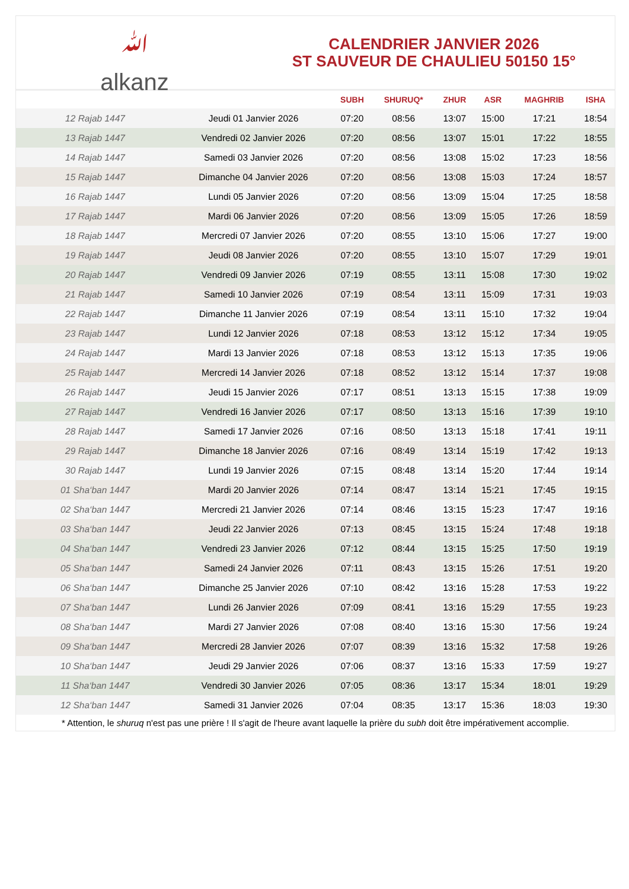ﷲ
alkanz
CALENDRIER JANVIER 2026
ST SAUVEUR DE CHAULIEU 50150 15°
| | | SUBH | SHURUQ* | ZHUR | ASR | MAGHRIB | ISHA |
| --- | --- | --- | --- | --- | --- | --- | --- |
| 12 Rajab 1447 | Jeudi 01 Janvier 2026 | 07:20 | 08:56 | 13:07 | 15:00 | 17:21 | 18:54 |
| 13 Rajab 1447 | Vendredi 02 Janvier 2026 | 07:20 | 08:56 | 13:07 | 15:01 | 17:22 | 18:55 |
| 14 Rajab 1447 | Samedi 03 Janvier 2026 | 07:20 | 08:56 | 13:08 | 15:02 | 17:23 | 18:56 |
| 15 Rajab 1447 | Dimanche 04 Janvier 2026 | 07:20 | 08:56 | 13:08 | 15:03 | 17:24 | 18:57 |
| 16 Rajab 1447 | Lundi 05 Janvier 2026 | 07:20 | 08:56 | 13:09 | 15:04 | 17:25 | 18:58 |
| 17 Rajab 1447 | Mardi 06 Janvier 2026 | 07:20 | 08:56 | 13:09 | 15:05 | 17:26 | 18:59 |
| 18 Rajab 1447 | Mercredi 07 Janvier 2026 | 07:20 | 08:55 | 13:10 | 15:06 | 17:27 | 19:00 |
| 19 Rajab 1447 | Jeudi 08 Janvier 2026 | 07:20 | 08:55 | 13:10 | 15:07 | 17:29 | 19:01 |
| 20 Rajab 1447 | Vendredi 09 Janvier 2026 | 07:19 | 08:55 | 13:11 | 15:08 | 17:30 | 19:02 |
| 21 Rajab 1447 | Samedi 10 Janvier 2026 | 07:19 | 08:54 | 13:11 | 15:09 | 17:31 | 19:03 |
| 22 Rajab 1447 | Dimanche 11 Janvier 2026 | 07:19 | 08:54 | 13:11 | 15:10 | 17:32 | 19:04 |
| 23 Rajab 1447 | Lundi 12 Janvier 2026 | 07:18 | 08:53 | 13:12 | 15:12 | 17:34 | 19:05 |
| 24 Rajab 1447 | Mardi 13 Janvier 2026 | 07:18 | 08:53 | 13:12 | 15:13 | 17:35 | 19:06 |
| 25 Rajab 1447 | Mercredi 14 Janvier 2026 | 07:18 | 08:52 | 13:12 | 15:14 | 17:37 | 19:08 |
| 26 Rajab 1447 | Jeudi 15 Janvier 2026 | 07:17 | 08:51 | 13:13 | 15:15 | 17:38 | 19:09 |
| 27 Rajab 1447 | Vendredi 16 Janvier 2026 | 07:17 | 08:50 | 13:13 | 15:16 | 17:39 | 19:10 |
| 28 Rajab 1447 | Samedi 17 Janvier 2026 | 07:16 | 08:50 | 13:13 | 15:18 | 17:41 | 19:11 |
| 29 Rajab 1447 | Dimanche 18 Janvier 2026 | 07:16 | 08:49 | 13:14 | 15:19 | 17:42 | 19:13 |
| 30 Rajab 1447 | Lundi 19 Janvier 2026 | 07:15 | 08:48 | 13:14 | 15:20 | 17:44 | 19:14 |
| 01 Sha‘ban 1447 | Mardi 20 Janvier 2026 | 07:14 | 08:47 | 13:14 | 15:21 | 17:45 | 19:15 |
| 02 Sha‘ban 1447 | Mercredi 21 Janvier 2026 | 07:14 | 08:46 | 13:15 | 15:23 | 17:47 | 19:16 |
| 03 Sha‘ban 1447 | Jeudi 22 Janvier 2026 | 07:13 | 08:45 | 13:15 | 15:24 | 17:48 | 19:18 |
| 04 Sha‘ban 1447 | Vendredi 23 Janvier 2026 | 07:12 | 08:44 | 13:15 | 15:25 | 17:50 | 19:19 |
| 05 Sha‘ban 1447 | Samedi 24 Janvier 2026 | 07:11 | 08:43 | 13:15 | 15:26 | 17:51 | 19:20 |
| 06 Sha‘ban 1447 | Dimanche 25 Janvier 2026 | 07:10 | 08:42 | 13:16 | 15:28 | 17:53 | 19:22 |
| 07 Sha‘ban 1447 | Lundi 26 Janvier 2026 | 07:09 | 08:41 | 13:16 | 15:29 | 17:55 | 19:23 |
| 08 Sha‘ban 1447 | Mardi 27 Janvier 2026 | 07:08 | 08:40 | 13:16 | 15:30 | 17:56 | 19:24 |
| 09 Sha‘ban 1447 | Mercredi 28 Janvier 2026 | 07:07 | 08:39 | 13:16 | 15:32 | 17:58 | 19:26 |
| 10 Sha‘ban 1447 | Jeudi 29 Janvier 2026 | 07:06 | 08:37 | 13:16 | 15:33 | 17:59 | 19:27 |
| 11 Sha‘ban 1447 | Vendredi 30 Janvier 2026 | 07:05 | 08:36 | 13:17 | 15:34 | 18:01 | 19:29 |
| 12 Sha‘ban 1447 | Samedi 31 Janvier 2026 | 07:04 | 08:35 | 13:17 | 15:36 | 18:03 | 19:30 |
* Attention, le shuruq n'est pas une prière ! Il s'agit de l'heure avant laquelle la prière du subh doit être impérativement accomplie.